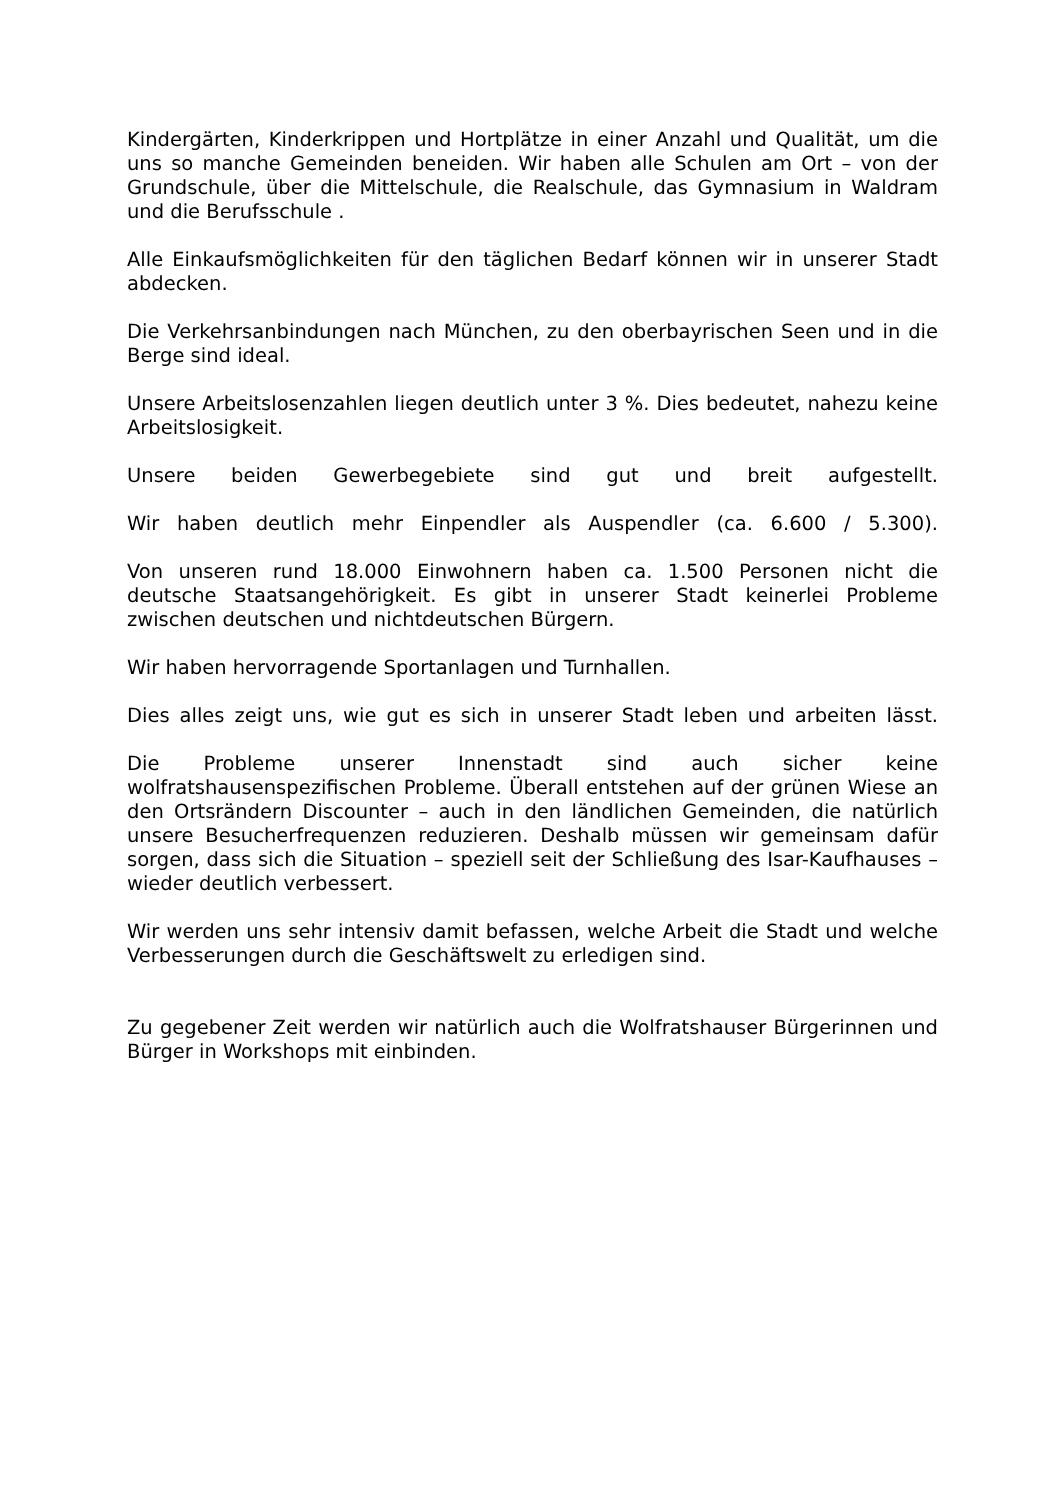Kindergärten, Kinderkrippen und Hortplätze in einer Anzahl und Qualität, um die uns so manche Gemeinden beneiden. Wir haben alle Schulen am Ort – von der Grundschule, über die Mittelschule, die Realschule, das Gymnasium in Waldram und die Berufsschule .
Alle Einkaufsmöglichkeiten für den täglichen Bedarf können wir in unserer Stadt abdecken.
Die Verkehrsanbindungen nach München, zu den oberbayrischen Seen und in die Berge sind ideal.
Unsere Arbeitslosenzahlen liegen deutlich unter 3 %. Dies bedeutet, nahezu keine Arbeitslosigkeit.
Unsere beiden Gewerbegebiete sind gut und breit aufgestellt.
Wir haben deutlich mehr Einpendler als Auspendler (ca. 6.600 / 5.300).
Von unseren rund 18.000 Einwohnern haben ca. 1.500 Personen nicht die deutsche Staatsangehörigkeit. Es gibt in unserer Stadt keinerlei Probleme zwischen deutschen und nichtdeutschen Bürgern.
Wir haben hervorragende Sportanlagen und Turnhallen.
Dies alles zeigt uns, wie gut es sich in unserer Stadt leben und arbeiten lässt.
Die Probleme unserer Innenstadt sind auch sicher keine wolfratshausenspezifischen Probleme. Überall entstehen auf der grünen Wiese an den Ortsrändern Discounter – auch in den ländlichen Gemeinden, die natürlich unsere Besucherfrequenzen reduzieren. Deshalb müssen wir gemeinsam dafür sorgen, dass sich die Situation – speziell seit der Schließung des Isar-Kaufhauses – wieder deutlich verbessert.
Wir werden uns sehr intensiv damit befassen, welche Arbeit die Stadt und welche Verbesserungen durch die Geschäftswelt zu erledigen sind.
Zu gegebener Zeit werden wir natürlich auch die Wolfratshauser Bürgerinnen und Bürger in Workshops mit einbinden.